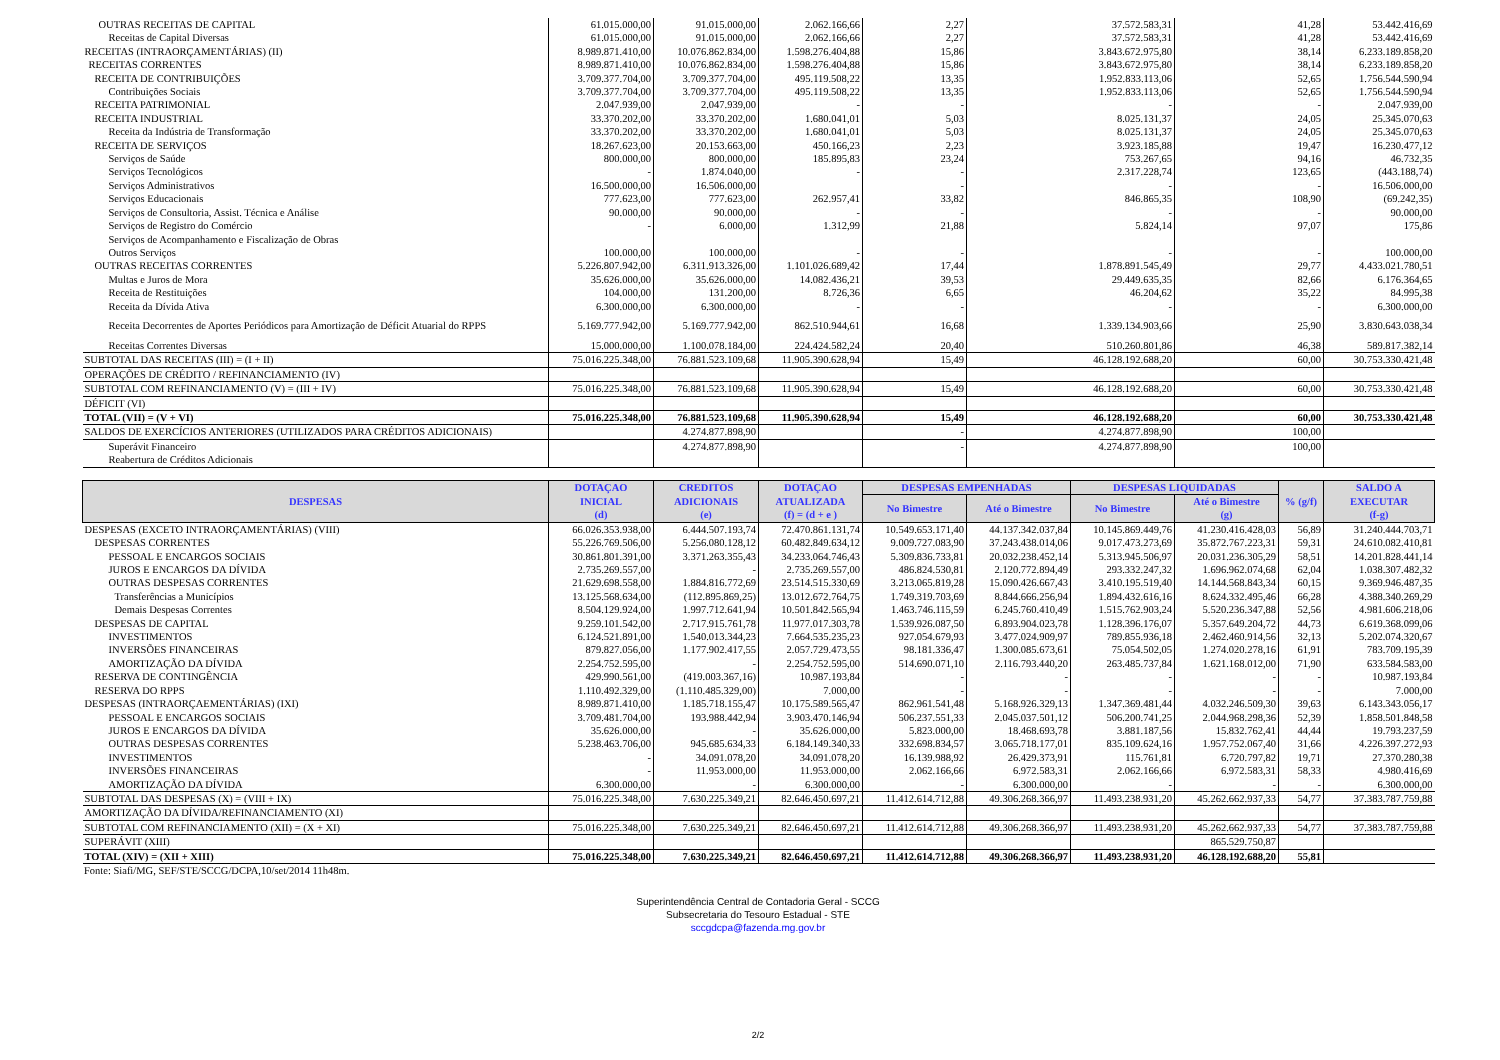| OUTRAS RECEITAS DE CAPITAL | 61.015.000,00 | 91.015.000,00 | 2.062.166,66 | 2,27 | 37.572.583,31 | | 41,28 | | 53.442.416,69 |
| Receitas de Capital Diversas | 61.015.000,00 | 91.015.000,00 | 2.062.166,66 | 2,27 | 37.572.583,31 | | 41,28 | | 53.442.416,69 |
| RECEITAS (INTRAORÇAMENTÁRIAS) (II) | 8.989.871.410,00 | 10.076.862.834,00 | 1.598.276.404,88 | 15,86 | 3.843.672.975,80 | | 38,14 | | 6.233.189.858,20 |
| RECEITAS CORRENTES | 8.989.871.410,00 | 10.076.862.834,00 | 1.598.276.404,88 | 15,86 | 3.843.672.975,80 | | 38,14 | | 6.233.189.858,20 |
| RECEITA DE CONTRIBUIÇÕES | 3.709.377.704,00 | 3.709.377.704,00 | 495.119.508,22 | 13,35 | 1.952.833.113,06 | | 52,65 | | 1.756.544.590,94 |
| Contribuições Sociais | 3.709.377.704,00 | 3.709.377.704,00 | 495.119.508,22 | 13,35 | 1.952.833.113,06 | | 52,65 | | 1.756.544.590,94 |
| RECEITA PATRIMONIAL | 2.047.939,00 | 2.047.939,00 | - | - | - | | - | | 2.047.939,00 |
| RECEITA INDUSTRIAL | 33.370.202,00 | 33.370.202,00 | 1.680.041,01 | 5,03 | 8.025.131,37 | | 24,05 | | 25.345.070,63 |
| Receita da Indústria de Transformação | 33.370.202,00 | 33.370.202,00 | 1.680.041,01 | 5,03 | 8.025.131,37 | | 24,05 | | 25.345.070,63 |
| RECEITA DE SERVIÇOS | 18.267.623,00 | 20.153.663,00 | 450.166,23 | 2,23 | 3.923.185,88 | | 19,47 | | 16.230.477,12 |
| Serviços de Saúde | 800.000,00 | 800.000,00 | 185.895,83 | 23,24 | 753.267,65 | | 94,16 | | 46.732,35 |
| Serviços Tecnológicos | - | 1.874.040,00 | - | - | 2.317.228,74 | | 123,65 | | (443.188,74) |
| Serviços Administrativos | 16.500.000,00 | 16.506.000,00 | | - | - | | - | | 16.506.000,00 |
| Serviços Educacionais | 777.623,00 | 777.623,00 | 262.957,41 | 33,82 | 846.865,35 | | 108,90 | | (69.242,35) |
| Serviços de Consultoria, Assist. Técnica e Análise | 90.000,00 | 90.000,00 | - | - | - | | - | | 90.000,00 |
| Serviços de Registro do Comércio | - | 6.000,00 | 1.312,99 | 21,88 | 5.824,14 | | 97,07 | | 175,86 |
| Serviços de Acompanhamento e Fiscalização de Obras | | | | | | | | | |
| Outros Serviços | 100.000,00 | 100.000,00 | - | - | - | | - | | 100.000,00 |
| OUTRAS RECEITAS CORRENTES | 5.226.807.942,00 | 6.311.913.326,00 | 1.101.026.689,42 | 17,44 | 1.878.891.545,49 | | 29,77 | | 4.433.021.780,51 |
| Multas e Juros de Mora | 35.626.000,00 | 35.626.000,00 | 14.082.436,21 | 39,53 | 29.449.635,35 | | 82,66 | | 6.176.364,65 |
| Receita de Restituições | 104.000,00 | 131.200,00 | 8.726,36 | 6,65 | 46.204,62 | | 35,22 | | 84.995,38 |
| Receita da Dívida Ativa | 6.300.000,00 | 6.300.000,00 | - | - | - | | - | | 6.300.000,00 |
| Receita Decorrentes de Aportes Periódicos para Amortização de Déficit Atuarial do RPPS | 5.169.777.942,00 | 5.169.777.942,00 | 862.510.944,61 | 16,68 | 1.339.134.903,66 | | 25,90 | | 3.830.643.038,34 |
| Receitas Correntes Diversas | 15.000.000,00 | 1.100.078.184,00 | 224.424.582,24 | 20,40 | 510.260.801,86 | | 46,38 | | 589.817.382,14 |
| SUBTOTAL DAS RECEITAS (III) = (I + II) | 75.016.225.348,00 | 76.881.523.109,68 | 11.905.390.628,94 | 15,49 | 46.128.192.688,20 | | 60,00 | | 30.753.330.421,48 |
| OPERAÇÕES DE CRÉDITO / REFINANCIAMENTO (IV) | | | | | | | | | |
| SUBTOTAL COM REFINANCIAMENTO (V) = (III + IV) | 75.016.225.348,00 | 76.881.523.109,68 | 11.905.390.628,94 | 15,49 | 46.128.192.688,20 | | 60,00 | | 30.753.330.421,48 |
| DÉFICIT (VI) | | | | | | | | | |
| TOTAL (VII) = (V + VI) | 75.016.225.348,00 | 76.881.523.109,68 | 11.905.390.628,94 | 15,49 | 46.128.192.688,20 | | 60,00 | | 30.753.330.421,48 |
| SALDOS DE EXERCÍCIOS ANTERIORES (UTILIZADOS PARA CRÉDITOS ADICIONAIS) | | 4.274.877.898,90 | | - | 4.274.877.898,90 | | 100,00 | | |
| Superávit Financeiro Reabertura de Créditos Adicionais | | 4.274.877.898,90 | | - | 4.274.877.898,90 | | 100,00 | | |
| DESPESAS | DOTAÇAO INICIAL (d) | CREDITOS ADICIONAIS (e) | DOTAÇAO ATUALIZADA (f) = (d + e ) | DESPESAS EMPENHADAS | | DESPESAS LIQUIDADAS | | % (g/f) | SALDO A EXECUTAR (f-g) |
| | | | | No Bimestre | Até o Bimestre | No Bimestre | Até o Bimestre (g) | | |
| DESPESAS (EXCETO INTRAORÇAMENTÁRIAS) (VIII) | 66.026.353.938,00 | 6.444.507.193,74 | 72.470.861.131,74 | 10.549.653.171,40 | 44.137.342.037,84 | 10.145.869.449,76 | 41.230.416.428,03 | 56,89 | 31.240.444.703,71 |
| DESPESAS CORRENTES | 55.226.769.506,00 | 5.256.080.128,12 | 60.482.849.634,12 | 9.009.727.083,90 | 37.243.438.014,06 | 9.017.473.273,69 | 35.872.767.223,31 | 59,31 | 24.610.082.410,81 |
| PESSOAL E ENCARGOS SOCIAIS | 30.861.801.391,00 | 3.371.263.355,43 | 34.233.064.746,43 | 5.309.836.733,81 | 20.032.238.452,14 | 5.313.945.506,97 | 20.031.236.305,29 | 58,51 | 14.201.828.441,14 |
| JUROS E ENCARGOS DA DÍVIDA | 2.735.269.557,00 | - | 2.735.269.557,00 | 486.824.530,81 | 2.120.772.894,49 | 293.332.247,32 | 1.696.962.074,68 | 62,04 | 1.038.307.482,32 |
| OUTRAS DESPESAS CORRENTES | 21.629.698.558,00 | 1.884.816.772,69 | 23.514.515.330,69 | 3.213.065.819,28 | 15.090.426.667,43 | 3.410.195.519,40 | 14.144.568.843,34 | 60,15 | 9.369.946.487,35 |
| Transferências a Municípios | 13.125.568.634,00 | (112.895.869,25) | 13.012.672.764,75 | 1.749.319.703,69 | 8.844.666.256,94 | 1.894.432.616,16 | 8.624.332.495,46 | 66,28 | 4.388.340.269,29 |
| Demais Despesas Correntes | 8.504.129.924,00 | 1.997.712.641,94 | 10.501.842.565,94 | 1.463.746.115,59 | 6.245.760.410,49 | 1.515.762.903,24 | 5.520.236.347,88 | 52,56 | 4.981.606.218,06 |
| DESPESAS DE CAPITAL | 9.259.101.542,00 | 2.717.915.761,78 | 11.977.017.303,78 | 1.539.926.087,50 | 6.893.904.023,78 | 1.128.396.176,07 | 5.357.649.204,72 | 44,73 | 6.619.368.099,06 |
| INVESTIMENTOS | 6.124.521.891,00 | 1.540.013.344,23 | 7.664.535.235,23 | 927.054.679,93 | 3.477.024.909,97 | 789.855.936,18 | 2.462.460.914,56 | 32,13 | 5.202.074.320,67 |
| INVERSÕES FINANCEIRAS | 879.827.056,00 | 1.177.902.417,55 | 2.057.729.473,55 | 98.181.336,47 | 1.300.085.673,61 | 75.054.502,05 | 1.274.020.278,16 | 61,91 | 783.709.195,39 |
| AMORTIZAÇÃO DA DÍVIDA | 2.254.752.595,00 | - | 2.254.752.595,00 | 514.690.071,10 | 2.116.793.440,20 | 263.485.737,84 | 1.621.168.012,00 | 71,90 | 633.584.583,00 |
| RESERVA DE CONTINGÊNCIA | 429.990.561,00 | (419.003.367,16) | 10.987.193,84 | - | - | - | - | - | 10.987.193,84 |
| RESERVA DO RPPS | 1.110.492.329,00 | (1.110.485.329,00) | 7.000,00 | - | - | - | - | - | 7.000,00 |
| DESPESAS (INTRAORÇAEMENTÁRIAS) (IXI) | 8.989.871.410,00 | 1.185.718.155,47 | 10.175.589.565,47 | 862.961.541,48 | 5.168.926.329,13 | 1.347.369.481,44 | 4.032.246.509,30 | 39,63 | 6.143.343.056,17 |
| PESSOAL E ENCARGOS SOCIAIS | 3.709.481.704,00 | 193.988.442,94 | 3.903.470.146,94 | 506.237.551,33 | 2.045.037.501,12 | 506.200.741,25 | 2.044.968.298,36 | 52,39 | 1.858.501.848,58 |
| JUROS E ENCARGOS DA DÍVIDA | 35.626.000,00 | - | 35.626.000,00 | 5.823.000,00 | 18.468.693,78 | 3.881.187,56 | 15.832.762,41 | 44,44 | 19.793.237,59 |
| OUTRAS DESPESAS CORRENTES | 5.238.463.706,00 | 945.685.634,33 | 6.184.149.340,33 | 332.698.834,57 | 3.065.718.177,01 | 835.109.624,16 | 1.957.752.067,40 | 31,66 | 4.226.397.272,93 |
| INVESTIMENTOS | - | 34.091.078,20 | 34.091.078,20 | 16.139.988,92 | 26.429.373,91 | 115.761,81 | 6.720.797,82 | 19,71 | 27.370.280,38 |
| INVERSÕES FINANCEIRAS | - | 11.953.000,00 | 11.953.000,00 | 2.062.166,66 | 6.972.583,31 | 2.062.166,66 | 6.972.583,31 | 58,33 | 4.980.416,69 |
| AMORTIZAÇÃO DA DÍVIDA | 6.300.000,00 | - | 6.300.000,00 | - | 6.300.000,00 | - | - | - | 6.300.000,00 |
| SUBTOTAL DAS DESPESAS (X) = (VIII + IX) | 75.016.225.348,00 | 7.630.225.349,21 | 82.646.450.697,21 | 11.412.614.712,88 | 49.306.268.366,97 | 11.493.238.931,20 | 45.262.662.937,33 | 54,77 | 37.383.787.759,88 |
| AMORTIZAÇÃO DA DÍVIDA/REFINANCIAMENTO (XI) | | | | | | | | | |
| SUBTOTAL COM REFINANCIAMENTO (XII) = (X + XI) | 75.016.225.348,00 | 7.630.225.349,21 | 82.646.450.697,21 | 11.412.614.712,88 | 49.306.268.366,97 | 11.493.238.931,20 | 45.262.662.937,33 | 54,77 | 37.383.787.759,88 |
| SUPERÁVIT (XIII) | | | | | | | 865.529.750,87 | | |
| TOTAL (XIV) = (XII + XIII) | 75.016.225.348,00 | 7.630.225.349,21 | 82.646.450.697,21 | 11.412.614.712,88 | 49.306.268.366,97 | 11.493.238.931,20 | 46.128.192.688,20 | 55,81 | |
Fonte: Siafi/MG, SEF/STE/SCCG/DCPA,10/set/2014 11h48m.
Superintendência Central de Contadoria Geral - SCCG
Subsecretaria do Tesouro Estadual - STE
sccgdcpa@fazenda.mg.gov.br
2/2